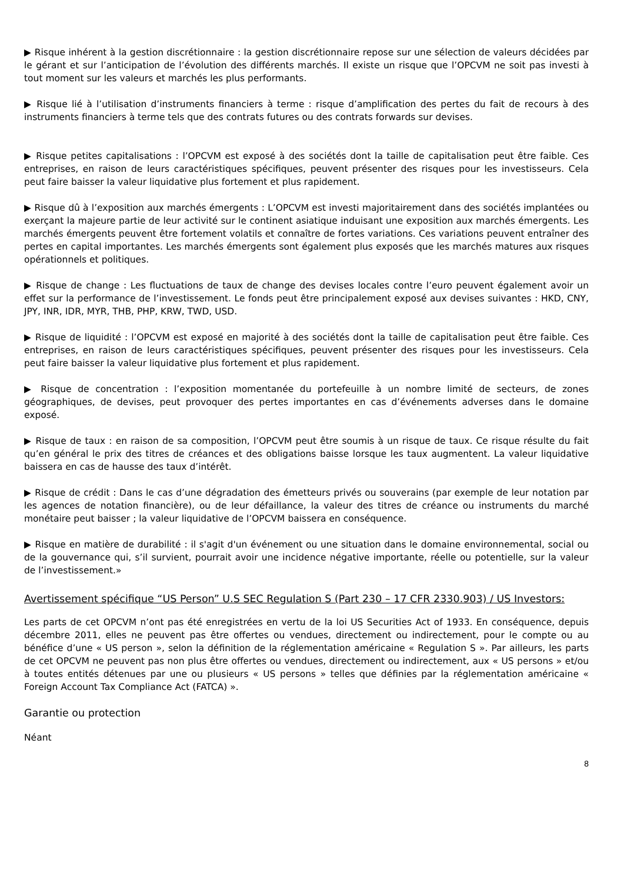▶ Risque inhérent à la gestion discrétionnaire : la gestion discrétionnaire repose sur une sélection de valeurs décidées par le gérant et sur l’anticipation de l’évolution des différents marchés. Il existe un risque que l’OPCVM ne soit pas investi à tout moment sur les valeurs et marchés les plus performants.
▶ Risque lié à l’utilisation d’instruments financiers à terme : risque d’amplification des pertes du fait de recours à des instruments financiers à terme tels que des contrats futures ou des contrats forwards sur devises.
▶ Risque petites capitalisations : l’OPCVM est exposé à des sociétés dont la taille de capitalisation peut être faible. Ces entreprises, en raison de leurs caractéristiques spécifiques, peuvent présenter des risques pour les investisseurs. Cela peut faire baisser la valeur liquidative plus fortement et plus rapidement.
▶ Risque dû à l’exposition aux marchés émergents : L’OPCVM est investi majoritairement dans des sociétés implantées ou exerçant la majeure partie de leur activité sur le continent asiatique induisant une exposition aux marchés émergents. Les marchés émergents peuvent être fortement volatils et connaître de fortes variations. Ces variations peuvent entraîner des pertes en capital importantes. Les marchés émergents sont également plus exposés que les marchés matures aux risques opérationnels et politiques.
▶ Risque de change : Les fluctuations de taux de change des devises locales contre l’euro peuvent également avoir un effet sur la performance de l’investissement. Le fonds peut être principalement exposé aux devises suivantes : HKD, CNY, JPY, INR, IDR, MYR, THB, PHP, KRW, TWD, USD.
▶ Risque de liquidité : l’OPCVM est exposé en majorité à des sociétés dont la taille de capitalisation peut être faible. Ces entreprises, en raison de leurs caractéristiques spécifiques, peuvent présenter des risques pour les investisseurs. Cela peut faire baisser la valeur liquidative plus fortement et plus rapidement.
▶ Risque de concentration : l’exposition momentanée du portefeuille à un nombre limité de secteurs, de zones géographiques, de devises, peut provoquer des pertes importantes en cas d’événements adverses dans le domaine exposé.
▶ Risque de taux : en raison de sa composition, l’OPCVM peut être soumis à un risque de taux. Ce risque résulte du fait qu’en général le prix des titres de créances et des obligations baisse lorsque les taux augmentent. La valeur liquidative baissera en cas de hausse des taux d’intérêt.
▶ Risque de crédit : Dans le cas d’une dégradation des émetteurs privés ou souverains (par exemple de leur notation par les agences de notation financière), ou de leur défaillance, la valeur des titres de créance ou instruments du marché monétaire peut baisser ; la valeur liquidative de l’OPCVM baissera en conséquence.
▶ Risque en matière de durabilité : il s'agit d'un événement ou une situation dans le domaine environnemental, social ou de la gouvernance qui, s’il survient, pourrait avoir une incidence négative importante, réelle ou potentielle, sur la valeur de l’investissement.»
Avertissement spécifique “US Person” U.S SEC Regulation S (Part 230 – 17 CFR 2330.903) / US Investors:
Les parts de cet OPCVM n’ont pas été enregistrées en vertu de la loi US Securities Act of 1933. En conséquence, depuis décembre 2011, elles ne peuvent pas être offertes ou vendues, directement ou indirectement, pour le compte ou au bénéfice d’une « US person », selon la définition de la réglementation américaine « Regulation S ». Par ailleurs, les parts de cet OPCVM ne peuvent pas non plus être offertes ou vendues, directement ou indirectement, aux « US persons » et/ou à toutes entités détenues par une ou plusieurs « US persons » telles que définies par la réglementation américaine « Foreign Account Tax Compliance Act (FATCA) ».
Garantie ou protection
Néant
8